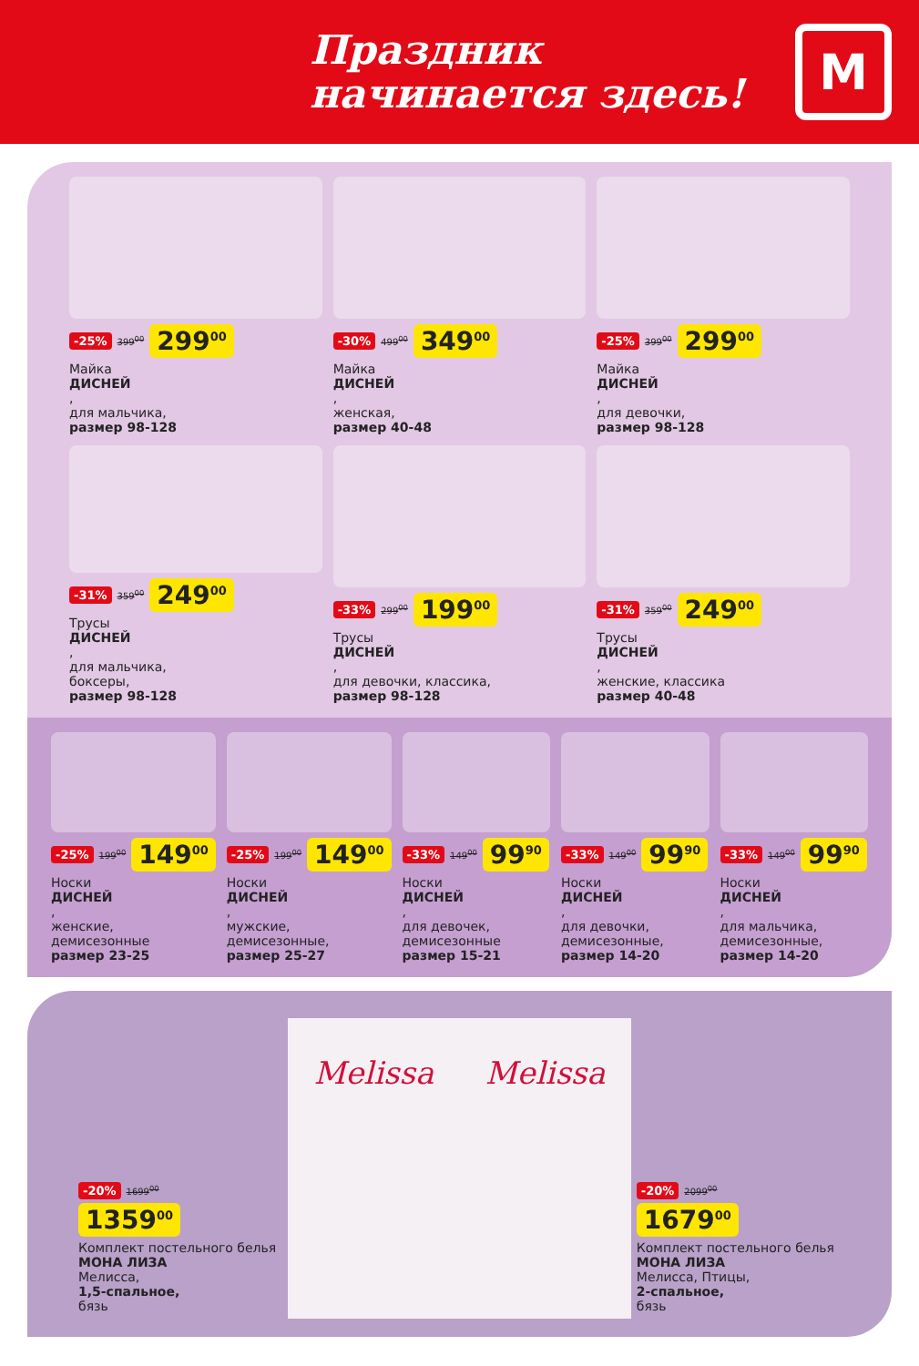Праздник
начинается здесь!
М
-25% 399<sup>00</sup> 299<sup>00</sup>
Майка
ДИСНЕЙ,
для мальчика,
размер 98-128
-30% 499<sup>00</sup> 349<sup>00</sup>
Майка
ДИСНЕЙ,
женская,
размер 40-48
-25% 399<sup>00</sup> 299<sup>00</sup>
Майка
ДИСНЕЙ,
для девочки,
размер 98-128
-31% 359<sup>00</sup> 249<sup>00</sup>
Трусы
ДИСНЕЙ,
для мальчика,
боксеры,
размер 98-128
-33% 299<sup>00</sup> 199<sup>00</sup>
Трусы
ДИСНЕЙ,
для девочки, классика,
размер 98-128
-31% 359<sup>00</sup> 249<sup>00</sup>
Трусы
ДИСНЕЙ,
женские, классика
размер 40-48
-25% 199<sup>00</sup> 149<sup>00</sup>
Носки
ДИСНЕЙ,
женские, демисезонные
размер 23-25
-25% 199<sup>00</sup> 149<sup>00</sup>
Носки
ДИСНЕЙ,
мужские, демисезонные,
размер 25-27
-33% 149<sup>00</sup> 99<sup>90</sup>
Носки
ДИСНЕЙ,
для девочек, демисезонные
размер 15-21
-33% 149<sup>00</sup> 99<sup>90</sup>
Носки
ДИСНЕЙ,
для девочки, демисезонные,
размер 14-20
-33% 149<sup>00</sup> 99<sup>90</sup>
Носки
ДИСНЕЙ,
для мальчика, демисезонные,
размер 14-20
-20% 1699<sup>00</sup>
1359<sup>00</sup>
Комплект постельного белья
МОНА ЛИЗА
Мелисса,
1,5-спальное,
бязь
Melissa Melissa
-20% 2099<sup>00</sup>
1679<sup>00</sup>
Комплект постельного белья
МОНА ЛИЗА
Мелисса, Птицы,
2-спальное,
бязь